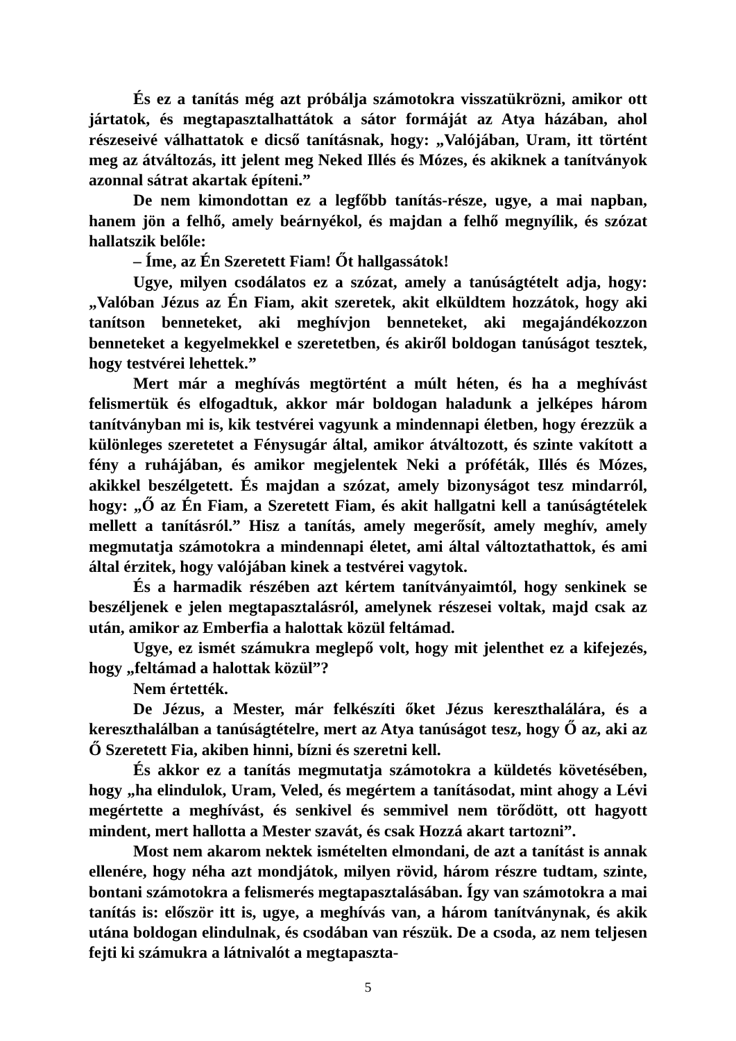És ez a tanítás még azt próbálja számotokra visszatükrözni, amikor ott jártatok, és megtapasztalhattátok a sátor formáját az Atya házában, ahol részeseivé válhattatok e dicső tanításnak, hogy: „Valójában, Uram, itt történt meg az átváltozás, itt jelent meg Neked Illés és Mózes, és akiknek a tanítványok azonnal sátrat akartak építeni.”
De nem kimondottan ez a legfőbb tanítás-része, ugye, a mai napban, hanem jön a felhő, amely beárnyékol, és majdan a felhő megnyílik, és szózat hallatszik belőle:
– Íme, az Én Szeretett Fiam! Őt hallgassátok!
Ugye, milyen csodálatos ez a szózat, amely a tanúságtételt adja, hogy: „Valóban Jézus az Én Fiam, akit szeretek, akit elküldtem hozzátok, hogy aki tanítson benneteket, aki meghívjon benneteket, aki megajándékozzon benneteket a kegyelmekkel e szeretetben, és akiről boldogan tanúságot tesztek, hogy testvérei lehettek.”
Mert már a meghívás megtörtént a múlt héten, és ha a meghívást felismertük és elfogadtuk, akkor már boldogan haladunk a jelképes három tanítványban mi is, kik testvérei vagyunk a mindennapi életben, hogy érezzük a különleges szeretetet a Fénysugár által, amikor átváltozott, és szinte vakított a fény a ruhájában, és amikor megjelentek Neki a próféták, Illés és Mózes, akikkel beszélgetett. És majdan a szózat, amely bizonyságot tesz mindarról, hogy: „Ő az Én Fiam, a Szeretett Fiam, és akit hallgatni kell a tanúságtételek mellett a tanításról.” Hisz a tanítás, amely megerősít, amely meghív, amely megmutatja számotokra a mindennapi életet, ami által változtathattok, és ami által érzitek, hogy valójában kinek a testvérei vagytok.
És a harmadik részében azt kértem tanítványaimtól, hogy senkinek se beszéljenek e jelen megtapasztalásról, amelynek részesei voltak, majd csak az után, amikor az Emberfia a halottak közül feltámad.
Ugye, ez ismét számukra meglepő volt, hogy mit jelenthet ez a kifejezés, hogy „feltámad a halottak közül”?
Nem értették.
De Jézus, a Mester, már felkészíti őket Jézus kereszthalálára, és a kereszthalálban a tanúságtételre, mert az Atya tanúságot tesz, hogy Ő az, aki az Ő Szeretett Fia, akiben hinni, bízni és szeretni kell.
És akkor ez a tanítás megmutatja számotokra a küldetés követésében, hogy „ha elindulok, Uram, Veled, és megértem a tanításodat, mint ahogy a Lévi megértette a meghívást, és senkivel és semmivel nem törődött, ott hagyott mindent, mert hallotta a Mester szavát, és csak Hozzá akart tartozni”.
Most nem akarom nektek ismételten elmondani, de azt a tanítást is annak ellenére, hogy néha azt mondjátok, milyen rövid, három részre tudtam, szinte, bontani számotokra a felismerés megtapasztalásában. Így van számotokra a mai tanítás is: először itt is, ugye, a meghívás van, a három tanítványnak, és akik utána boldogan elindulnak, és csodában van részük. De a csoda, az nem teljesen fejti ki számukra a látnivalót a megtapaszta-
5